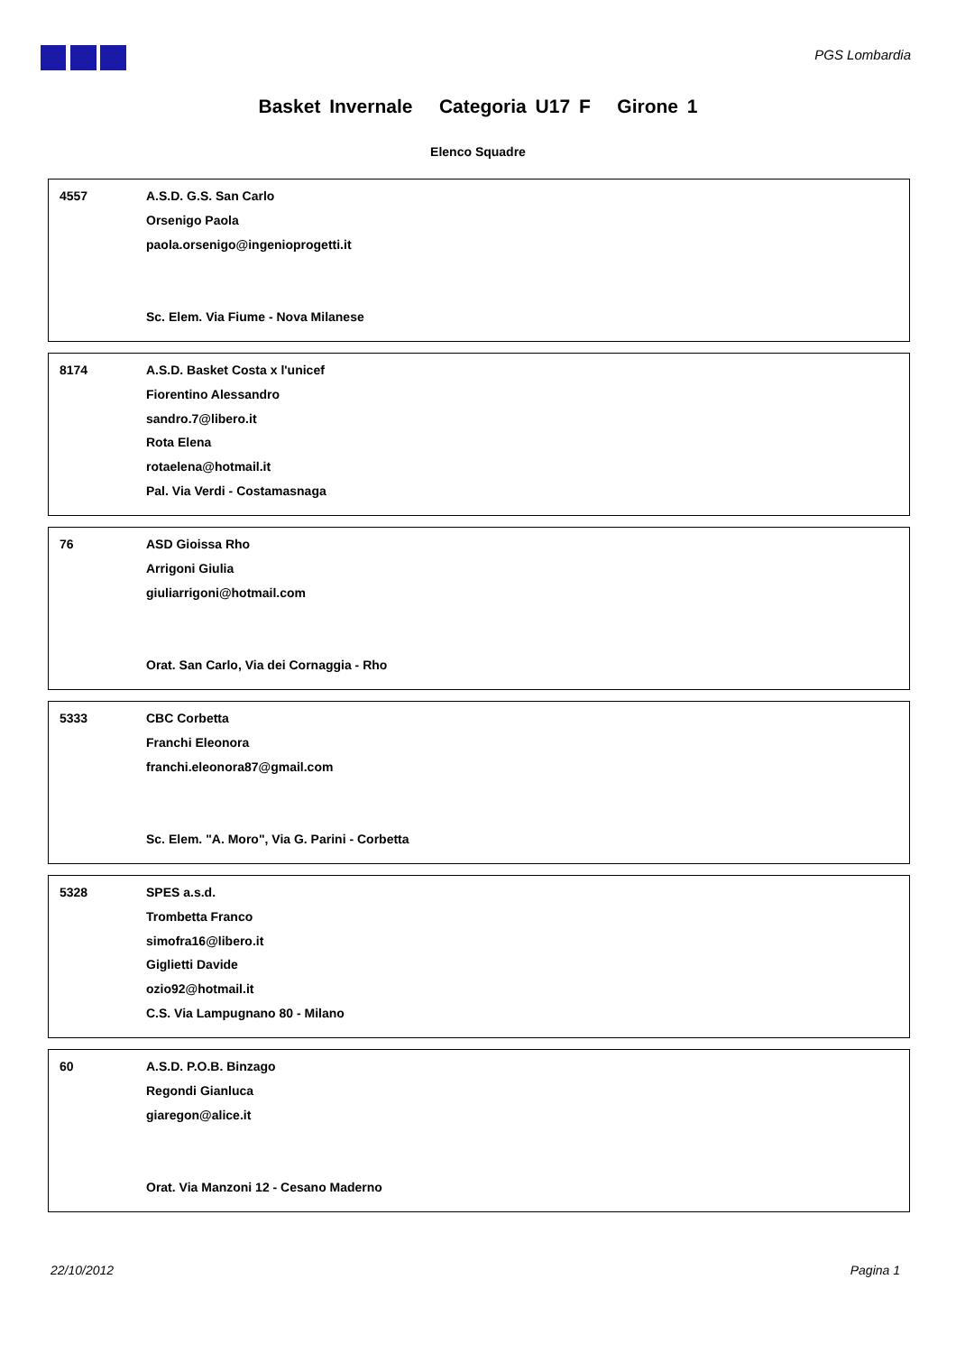PGS Lombardia
Basket Invernale Categoria U17 F Girone 1
Elenco Squadre
4557
A.S.D. G.S. San Carlo
Orsenigo Paola
paola.orsenigo@ingenioprogetti.it
Sc. Elem. Via Fiume - Nova Milanese
8174
A.S.D. Basket Costa x l'unicef
Fiorentino Alessandro
sandro.7@libero.it
Rota Elena
rotaelena@hotmail.it
Pal. Via Verdi - Costamasnaga
76
ASD Gioissa Rho
Arrigoni Giulia
giuliarrigoni@hotmail.com
Orat. San Carlo, Via dei Cornaggia - Rho
5333
CBC Corbetta
Franchi Eleonora
franchi.eleonora87@gmail.com
Sc. Elem. "A. Moro", Via G. Parini - Corbetta
5328
SPES a.s.d.
Trombetta Franco
simofra16@libero.it
Giglietti Davide
ozio92@hotmail.it
C.S. Via Lampugnano 80 - Milano
60
A.S.D. P.O.B. Binzago
Regondi Gianluca
giaregon@alice.it
Orat. Via Manzoni 12 - Cesano Maderno
22/10/2012 Pagina 1